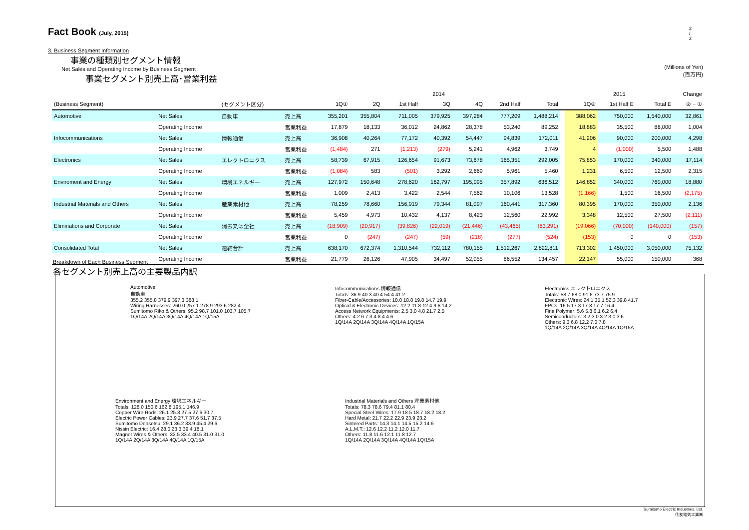Fact Book (July, 2015)
3. Business Segment Information
事業の種類別セグメント情報
Net Sales and Operating Income by Business Segment
事業セグメント別売上高･営業利益
(Millions of Yen)
(百万円)
2 / 2
| | | | | 2014 | | | | | | | | 2015 | | | Change |
| --- | --- | --- | --- | --- | --- | --- | --- | --- | --- | --- | --- | --- | --- | --- | --- |
| (Business Segment) | | (セグメント区分) | | 1Q① | 2Q | 1st Half | 3Q | 4Q | 2nd Half | Total | | 1Q② | 1st Half E | Total E | ② − ① |
| Automotive | Net Sales | 自動車 | 売上高 | 355,201 | 355,804 | 711,005 | 379,925 | 397,284 | 777,209 | 1,488,214 | | 388,062 | 750,000 | 1,540,000 | 32,861 |
| | Operating Income | | 営業利益 | 17,879 | 18,133 | 36,012 | 24,862 | 28,378 | 53,240 | 89,252 | | 18,883 | 35,500 | 88,000 | 1,004 |
| Infocommunications | Net Sales | 情報通信 | 売上高 | 36,908 | 40,264 | 77,172 | 40,392 | 54,447 | 94,839 | 172,011 | | 41,206 | 90,000 | 200,000 | 4,298 |
| | Operating Income | | 営業利益 | (1,484) | 271 | (1,213) | (279) | 5,241 | 4,962 | 3,749 | | 4 | (1,000) | 5,500 | 1,488 |
| Electronics | Net Sales | エレクトロニクス | 売上高 | 58,739 | 67,915 | 126,654 | 91,673 | 73,678 | 165,351 | 292,005 | | 75,853 | 170,000 | 340,000 | 17,114 |
| | Operating Income | | 営業利益 | (1,084) | 583 | (501) | 3,292 | 2,669 | 5,961 | 5,460 | | 1,231 | 6,500 | 12,500 | 2,315 |
| Enviroment and Energy | Net Sales | 環境エネルギー | 売上高 | 127,972 | 150,648 | 278,620 | 162,797 | 195,095 | 357,892 | 636,512 | | 146,852 | 340,000 | 760,000 | 18,880 |
| | Operating Income | | 営業利益 | 1,009 | 2,413 | 3,422 | 2,544 | 7,562 | 10,106 | 13,528 | | (1,166) | 1,500 | 16,500 | (2,175) |
| Industrial Materials and Others | Net Sales | 産業素材他 | 売上高 | 78,259 | 78,660 | 156,919 | 79,344 | 81,097 | 160,441 | 317,360 | | 80,395 | 170,000 | 350,000 | 2,136 |
| | Operating Income | | 営業利益 | 5,459 | 4,973 | 10,432 | 4,137 | 8,423 | 12,560 | 22,992 | | 3,348 | 12,500 | 27,500 | (2,111) |
| Eliminations and Corporate | Net Sales | 消去又は全社 | 売上高 | (18,909) | (20,917) | (39,826) | (22,019) | (21,446) | (43,465) | (83,291) | | (19,066) | (70,000) | (140,000) | (157) |
| | Operating Income | | 営業利益 | 0 | (247) | (247) | (59) | (218) | (277) | (524) | | (153) | 0 | 0 | (153) |
| Consolidated Total | Net Sales | 連結合計 | 売上高 | 638,170 | 672,374 | 1,310,544 | 732,112 | 780,155 | 1,512,267 | 2,822,811 | | 713,302 | 1,450,000 | 3,050,000 | 75,132 |
| | Operating Income | | 営業利益 | 21,779 | 26,126 | 47,905 | 34,497 | 52,055 | 86,552 | 134,457 | | 22,147 | 55,000 | 150,000 | 368 |
Breakdown of Each Business Segment
各セグメント別売上高の主要製品内訳
Automotive
自動車
355.2 355.8 379.9 397.3 388.1
Wiring Harnesses: 260.0 257.1 278.9 293.6 282.4
Sumitomo Riko & Others: 95.2 98.7 101.0 103.7 105.7
1Q/14A 2Q/14A 3Q/14A 4Q/14A 1Q/15A
Infocommunications 情報通信
Totals: 36.9 40.3 40.4 54.4 41.2
Fiber-Cable/Accessories: 18.0 18.8 19.8 14.7 19.9
Optical & Electronic Devices: 12.2 11.8 12.4 9.6 14.2
Access Network Equipments: 2.5 3.0 4.8 21.7 2.5
Others: 4.2 6.7 3.4 8.4 4.6
1Q/14A 2Q/14A 3Q/14A 4Q/14A 1Q/15A
Electronics エレクトロニクス
Totals: 58.7 68.0 91.6 73.7 75.9
Electronic Wires: 24.1 35.1 52.3 39.8 41.7
FPCs: 16.5 17.3 17.8 17.7 16.4
Fine Polymer: 5.6 5.8 6.1 6.2 6.4
Semiconductors: 3.2 3.0 3.2 3.0 3.6
Others: 9.3 6.8 12.2 7.0 7.8
1Q/14A 2Q/14A 3Q/14A 4Q/14A 1Q/15A
Environment and Energy 環境エネルギー
Totals: 128.0 150.6 162.8 195.1 146.9
Copper Wire Rods: 26.1 25.3 27.5 27.6 30.7
Electric Power Cables: 23.9 27.7 37.6 51.7 37.5
Sumitomo Densetsu: 29.1 36.2 33.9 45.4 29.6
Nissin Electric: 16.4 28.0 23.3 39.4 18.1
Magnet Wires & Others: 32.5 33.4 40.5 31.0 31.0
1Q/14A 2Q/14A 3Q/14A 4Q/14A 1Q/15A
Industrial Materials and Others 産業素材他
Totals: 78.3 78.6 79.4 81.1 80.4
Special Steel Wires: 17.9 18.5 18.7 18.2 18.2
Hard Metal: 21.7 22.2 22.9 23.9 23.2
Sintered Parts: 14.3 14.1 14.5 15.2 14.6
A.L.M.T.: 12.6 12.2 11.2 12.0 11.7
Others: 11.8 11.6 12.1 11.8 12.7
1Q/14A 2Q/14A 3Q/14A 4Q/14A 1Q/15A
Sumitomo Electric Industries, Ltd.
住友電気工業㈱